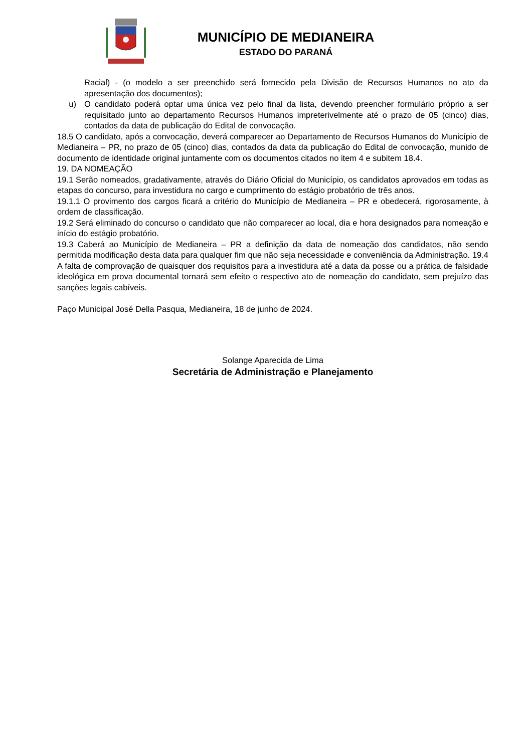MUNICÍPIO DE MEDIANEIRA
ESTADO DO PARANÁ
Racial) - (o modelo a ser preenchido será fornecido pela Divisão de Recursos Humanos no ato da apresentação dos documentos);
u) O candidato poderá optar uma única vez pelo final da lista, devendo preencher formulário próprio a ser requisitado junto ao departamento Recursos Humanos impreterivelmente até o prazo de 05 (cinco) dias, contados da data de publicação do Edital de convocação.
18.5 O candidato, após a convocação, deverá comparecer ao Departamento de Recursos Humanos do Município de Medianeira – PR, no prazo de 05 (cinco) dias, contados da data da publicação do Edital de convocação, munido de documento de identidade original juntamente com os documentos citados no item 4 e subitem 18.4.
19. DA NOMEAÇÃO
19.1 Serão nomeados, gradativamente, através do Diário Oficial do Município, os candidatos aprovados em todas as etapas do concurso, para investidura no cargo e cumprimento do estágio probatório de três anos.
19.1.1 O provimento dos cargos ficará a critério do Município de Medianeira – PR e obedecerá, rigorosamente, à ordem de classificação.
19.2 Será eliminado do concurso o candidato que não comparecer ao local, dia e hora designados para nomeação e início do estágio probatório.
19.3 Caberá ao Município de Medianeira – PR a definição da data de nomeação dos candidatos, não sendo permitida modificação desta data para qualquer fim que não seja necessidade e conveniência da Administração. 19.4 A falta de comprovação de quaisquer dos requisitos para a investidura até a data da posse ou a prática de falsidade ideológica em prova documental tornará sem efeito o respectivo ato de nomeação do candidato, sem prejuízo das sanções legais cabíveis.
Paço Municipal José Della Pasqua, Medianeira, 18 de junho de 2024.
Solange Aparecida de Lima
Secretária de Administração e Planejamento